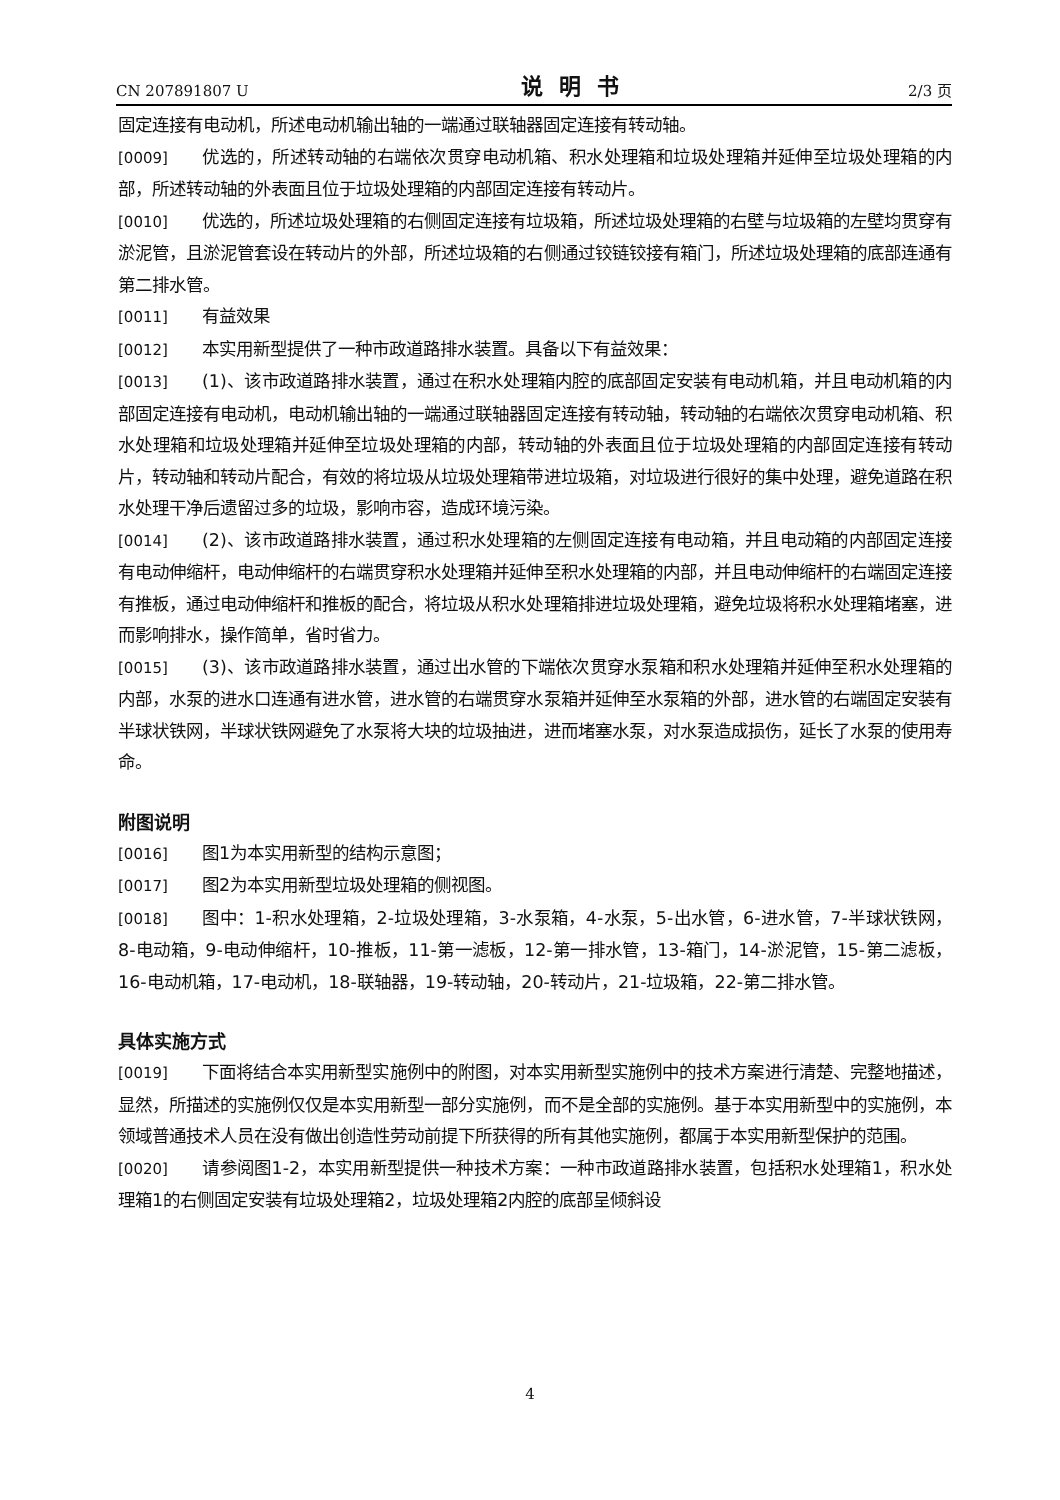CN 207891807 U 说明书 2/3 页
固定连接有电动机，所述电动机输出轴的一端通过联轴器固定连接有转动轴。
[0009] 优选的，所述转动轴的右端依次贯穿电动机箱、积水处理箱和垃圾处理箱并延伸至垃圾处理箱的内部，所述转动轴的外表面且位于垃圾处理箱的内部固定连接有转动片。
[0010] 优选的，所述垃圾处理箱的右侧固定连接有垃圾箱，所述垃圾处理箱的右壁与垃圾箱的左壁均贯穿有淤泥管，且淤泥管套设在转动片的外部，所述垃圾箱的右侧通过铰链铰接有箱门，所述垃圾处理箱的底部连通有第二排水管。
[0011] 有益效果
[0012] 本实用新型提供了一种市政道路排水装置。具备以下有益效果：
[0013] (1)、该市政道路排水装置，通过在积水处理箱内腔的底部固定安装有电动机箱，并且电动机箱的内部固定连接有电动机，电动机输出轴的一端通过联轴器固定连接有转动轴，转动轴的右端依次贯穿电动机箱、积水处理箱和垃圾处理箱并延伸至垃圾处理箱的内部，转动轴的外表面且位于垃圾处理箱的内部固定连接有转动片，转动轴和转动片配合，有效的将垃圾从垃圾处理箱带进垃圾箱，对垃圾进行很好的集中处理，避免道路在积水处理干净后遗留过多的垃圾，影响市容，造成环境污染。
[0014] (2)、该市政道路排水装置，通过积水处理箱的左侧固定连接有电动箱，并且电动箱的内部固定连接有电动伸缩杆，电动伸缩杆的右端贯穿积水处理箱并延伸至积水处理箱的内部，并且电动伸缩杆的右端固定连接有推板，通过电动伸缩杆和推板的配合，将垃圾从积水处理箱排进垃圾处理箱，避免垃圾将积水处理箱堵塞，进而影响排水，操作简单，省时省力。
[0015] (3)、该市政道路排水装置，通过出水管的下端依次贯穿水泵箱和积水处理箱并延伸至积水处理箱的内部，水泵的进水口连通有进水管，进水管的右端贯穿水泵箱并延伸至水泵箱的外部，进水管的右端固定安装有半球状铁网，半球状铁网避免了水泵将大块的垃圾抽进，进而堵塞水泵，对水泵造成损伤，延长了水泵的使用寿命。
附图说明
[0016] 图1为本实用新型的结构示意图；
[0017] 图2为本实用新型垃圾处理箱的侧视图。
[0018] 图中：1-积水处理箱，2-垃圾处理箱，3-水泵箱，4-水泵，5-出水管，6-进水管，7-半球状铁网，8-电动箱，9-电动伸缩杆，10-推板，11-第一滤板，12-第一排水管，13-箱门，14-淤泥管，15-第二滤板，16-电动机箱，17-电动机，18-联轴器，19-转动轴，20-转动片，21-垃圾箱，22-第二排水管。
具体实施方式
[0019] 下面将结合本实用新型实施例中的附图，对本实用新型实施例中的技术方案进行清楚、完整地描述，显然，所描述的实施例仅仅是本实用新型一部分实施例，而不是全部的实施例。基于本实用新型中的实施例，本领域普通技术人员在没有做出创造性劳动前提下所获得的所有其他实施例，都属于本实用新型保护的范围。
[0020] 请参阅图1-2，本实用新型提供一种技术方案：一种市政道路排水装置，包括积水处理箱1，积水处理箱1的右侧固定安装有垃圾处理箱2，垃圾处理箱2内腔的底部呈倾斜设
4